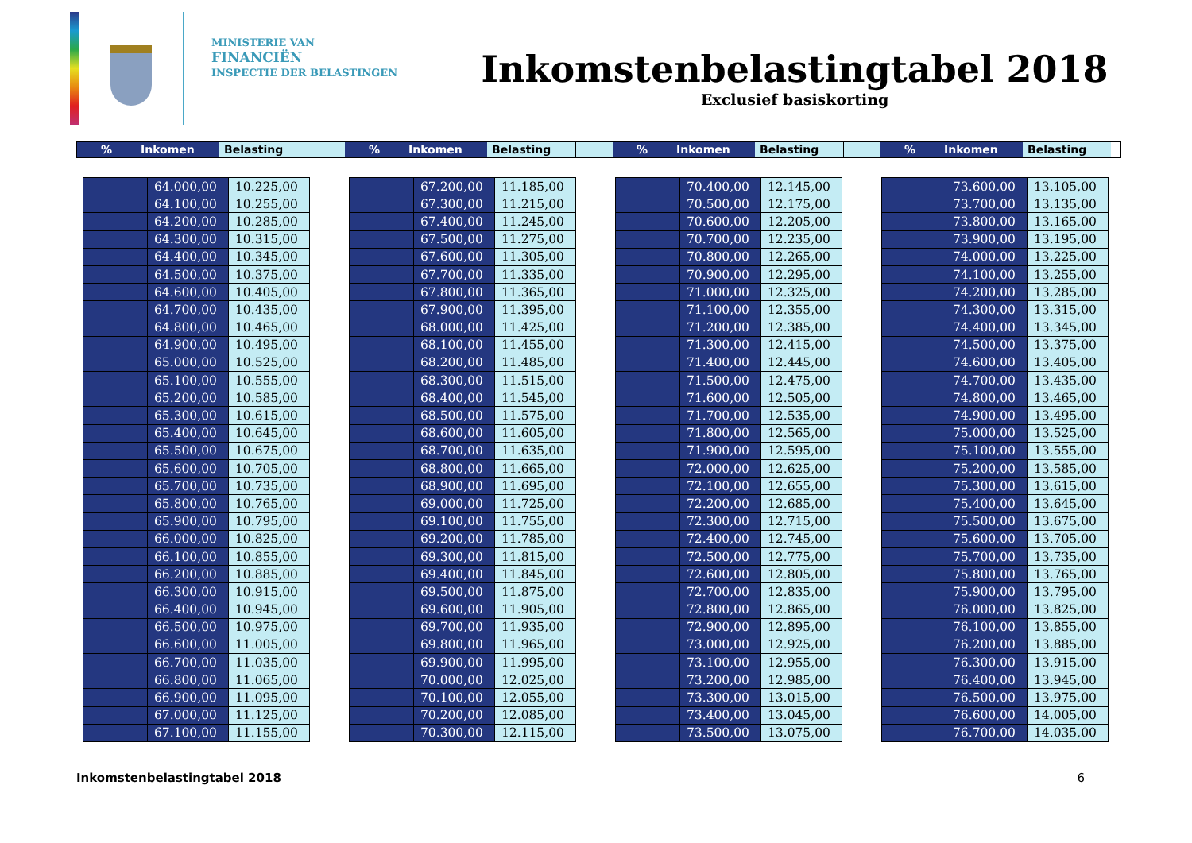MINISTERIE VAN
FINANCIËN
INSPECTIE DER BELASTINGEN
Inkomstenbelastingtabel 2018
Exclusief basiskorting
% Inkomen Belasting % Inkomen Belasting % Inkomen Belasting % Inkomen Belasting
| | 64.000,00 | 10.225,00 |
| | 64.100,00 | 10.255,00 |
| | 64.200,00 | 10.285,00 |
| | 64.300,00 | 10.315,00 |
| | 64.400,00 | 10.345,00 |
| | 64.500,00 | 10.375,00 |
| | 64.600,00 | 10.405,00 |
| | 64.700,00 | 10.435,00 |
| | 64.800,00 | 10.465,00 |
| | 64.900,00 | 10.495,00 |
| | 65.000,00 | 10.525,00 |
| | 65.100,00 | 10.555,00 |
| | 65.200,00 | 10.585,00 |
| | 65.300,00 | 10.615,00 |
| | 65.400,00 | 10.645,00 |
| | 65.500,00 | 10.675,00 |
| | 65.600,00 | 10.705,00 |
| | 65.700,00 | 10.735,00 |
| | 65.800,00 | 10.765,00 |
| | 65.900,00 | 10.795,00 |
| | 66.000,00 | 10.825,00 |
| | 66.100,00 | 10.855,00 |
| | 66.200,00 | 10.885,00 |
| | 66.300,00 | 10.915,00 |
| | 66.400,00 | 10.945,00 |
| | 66.500,00 | 10.975,00 |
| | 66.600,00 | 11.005,00 |
| | 66.700,00 | 11.035,00 |
| | 66.800,00 | 11.065,00 |
| | 66.900,00 | 11.095,00 |
| | 67.000,00 | 11.125,00 |
| | 67.100,00 | 11.155,00 |
| | 67.200,00 | 11.185,00 |
| | 67.300,00 | 11.215,00 |
| | 67.400,00 | 11.245,00 |
| | 67.500,00 | 11.275,00 |
| | 67.600,00 | 11.305,00 |
| | 67.700,00 | 11.335,00 |
| | 67.800,00 | 11.365,00 |
| | 67.900,00 | 11.395,00 |
| | 68.000,00 | 11.425,00 |
| | 68.100,00 | 11.455,00 |
| | 68.200,00 | 11.485,00 |
| | 68.300,00 | 11.515,00 |
| | 68.400,00 | 11.545,00 |
| | 68.500,00 | 11.575,00 |
| | 68.600,00 | 11.605,00 |
| | 68.700,00 | 11.635,00 |
| | 68.800,00 | 11.665,00 |
| | 68.900,00 | 11.695,00 |
| | 69.000,00 | 11.725,00 |
| | 69.100,00 | 11.755,00 |
| | 69.200,00 | 11.785,00 |
| | 69.300,00 | 11.815,00 |
| | 69.400,00 | 11.845,00 |
| | 69.500,00 | 11.875,00 |
| | 69.600,00 | 11.905,00 |
| | 69.700,00 | 11.935,00 |
| | 69.800,00 | 11.965,00 |
| | 69.900,00 | 11.995,00 |
| | 70.000,00 | 12.025,00 |
| | 70.100,00 | 12.055,00 |
| | 70.200,00 | 12.085,00 |
| | 70.300,00 | 12.115,00 |
| | 70.400,00 | 12.145,00 |
| | 70.500,00 | 12.175,00 |
| | 70.600,00 | 12.205,00 |
| | 70.700,00 | 12.235,00 |
| | 70.800,00 | 12.265,00 |
| | 70.900,00 | 12.295,00 |
| | 71.000,00 | 12.325,00 |
| | 71.100,00 | 12.355,00 |
| | 71.200,00 | 12.385,00 |
| | 71.300,00 | 12.415,00 |
| | 71.400,00 | 12.445,00 |
| | 71.500,00 | 12.475,00 |
| | 71.600,00 | 12.505,00 |
| | 71.700,00 | 12.535,00 |
| | 71.800,00 | 12.565,00 |
| | 71.900,00 | 12.595,00 |
| | 72.000,00 | 12.625,00 |
| | 72.100,00 | 12.655,00 |
| | 72.200,00 | 12.685,00 |
| | 72.300,00 | 12.715,00 |
| | 72.400,00 | 12.745,00 |
| | 72.500,00 | 12.775,00 |
| | 72.600,00 | 12.805,00 |
| | 72.700,00 | 12.835,00 |
| | 72.800,00 | 12.865,00 |
| | 72.900,00 | 12.895,00 |
| | 73.000,00 | 12.925,00 |
| | 73.100,00 | 12.955,00 |
| | 73.200,00 | 12.985,00 |
| | 73.300,00 | 13.015,00 |
| | 73.400,00 | 13.045,00 |
| | 73.500,00 | 13.075,00 |
| | 73.600,00 | 13.105,00 |
| | 73.700,00 | 13.135,00 |
| | 73.800,00 | 13.165,00 |
| | 73.900,00 | 13.195,00 |
| | 74.000,00 | 13.225,00 |
| | 74.100,00 | 13.255,00 |
| | 74.200,00 | 13.285,00 |
| | 74.300,00 | 13.315,00 |
| | 74.400,00 | 13.345,00 |
| | 74.500,00 | 13.375,00 |
| | 74.600,00 | 13.405,00 |
| | 74.700,00 | 13.435,00 |
| | 74.800,00 | 13.465,00 |
| | 74.900,00 | 13.495,00 |
| | 75.000,00 | 13.525,00 |
| | 75.100,00 | 13.555,00 |
| | 75.200,00 | 13.585,00 |
| | 75.300,00 | 13.615,00 |
| | 75.400,00 | 13.645,00 |
| | 75.500,00 | 13.675,00 |
| | 75.600,00 | 13.705,00 |
| | 75.700,00 | 13.735,00 |
| | 75.800,00 | 13.765,00 |
| | 75.900,00 | 13.795,00 |
| | 76.000,00 | 13.825,00 |
| | 76.100,00 | 13.855,00 |
| | 76.200,00 | 13.885,00 |
| | 76.300,00 | 13.915,00 |
| | 76.400,00 | 13.945,00 |
| | 76.500,00 | 13.975,00 |
| | 76.600,00 | 14.005,00 |
| | 76.700,00 | 14.035,00 |
Inkomstenbelastingtabel 2018 6